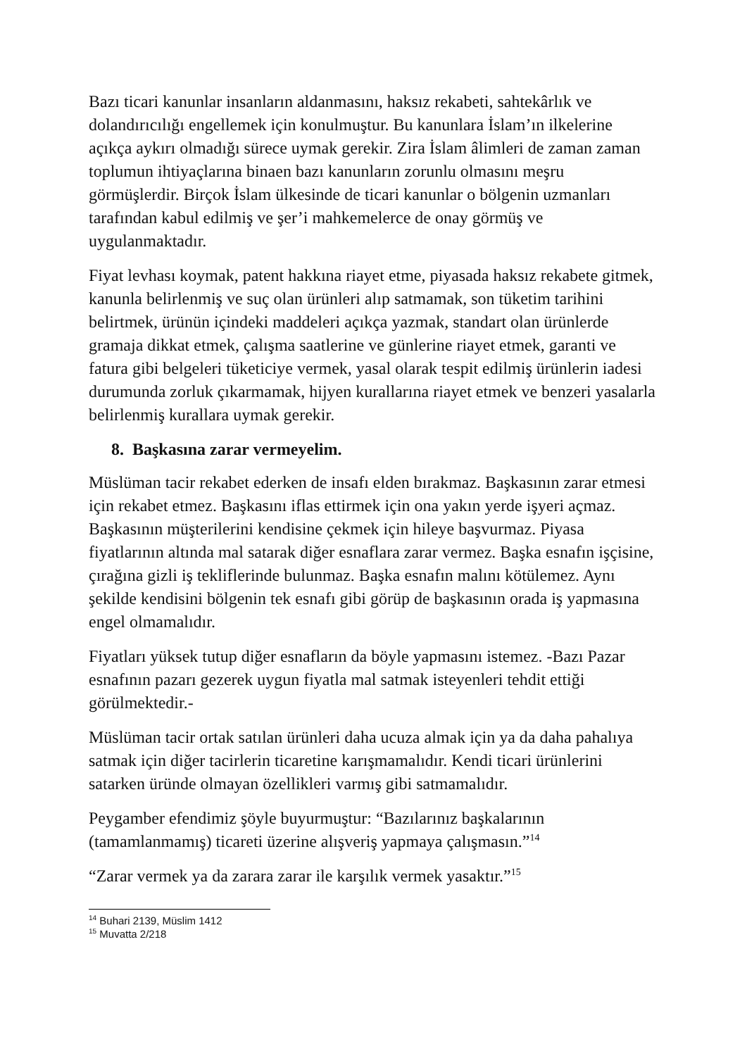Bazı ticari kanunlar insanların aldanmasını, haksız rekabeti, sahtekârlık ve dolandırıcılığı engellemek için konulmuştur. Bu kanunlara İslam’ın ilkelerine açıkça aykırı olmadığı sürece uymak gerekir. Zira İslam âlimleri de zaman zaman toplumun ihtiyaçlarına binaen bazı kanunların zorunlu olmasını meşru görmüşlerdir. Birçok İslam ülkesinde de ticari kanunlar o bölgenin uzmanları tarafından kabul edilmiş ve şer’i mahkemelerce de onay görmüş ve uygulanmaktadır.
Fiyat levhası koymak, patent hakkına riayet etme, piyasada haksız rekabete gitmek, kanunla belirlenmiş ve suç olan ürünleri alıp satmamak, son tüketim tarihini belirtmek, ürünün içindeki maddeleri açıkça yazmak, standart olan ürünlerde gramaja dikkat etmek, çalışma saatlerine ve günlerine riayet etmek, garanti ve fatura gibi belgeleri tüketiciye vermek, yasal olarak tespit edilmiş ürünlerin iadesi durumunda zorluk çıkarmamak, hijyen kurallarına riayet etmek ve benzeri yasalarla belirlenmiş kurallara uymak gerekir.
8. Başkasına zarar vermeyelim.
Müslüman tacir rekabet ederken de insafı elden bırakmaz. Başkasının zarar etmesi için rekabet etmez. Başkasını iflas ettirmek için ona yakın yerde işyeri açmaz. Başkasının müşterilerini kendisine çekmek için hileye başvurmaz. Piyasa fiyatlarının altında mal satarak diğer esnaflara zarar vermez. Başka esnafın işçisine, çırağına gizli iş tekliflerinde bulunmaz. Başka esnafın malını kötülemez. Aynı şekilde kendisini bölgenin tek esnafı gibi görüp de başkasının orada iş yapmasına engel olmamalıdır.
Fiyatları yüksek tutup diğer esnafların da böyle yapmasını istemez. -Bazı Pazar esnafının pazarı gezerek uygun fiyatla mal satmak isteyenleri tehdit ettiği görülmektedir.-
Müslüman tacir ortak satılan ürünleri daha ucuza almak için ya da daha pahalıya satmak için diğer tacirlerin ticaretine karışmamalıdır. Kendi ticari ürünlerini satarken üründe olmayan özellikleri varmış gibi satmamalıdır.
Peygamber efendimiz şöyle buyurmuştur: “Bazılarınız başkalarının (tamamlanmamış) ticareti üzerine alışveriş yapmaya çalışmasın.”<sup>14</sup>
“Zarar vermek ya da zarara zarar ile karşılık vermek yasaktır.”<sup>15</sup>
<sup>14</sup> Buhari 2139, Müslim 1412
<sup>15</sup> Muvatta 2/218